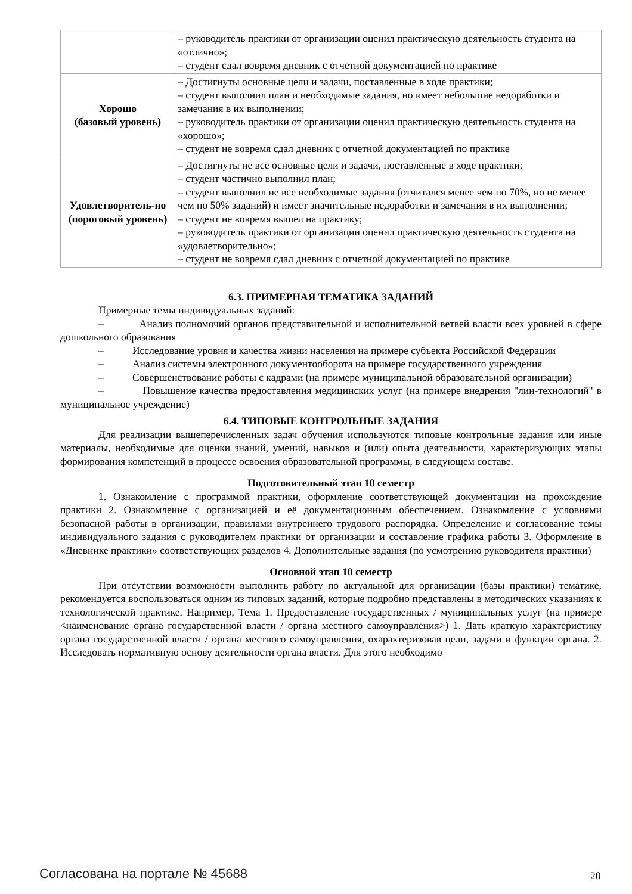| | – руководитель практики от организации оценил практическую деятельность студента на «отлично»; – студент сдал вовремя дневник с отчетной документацией по практике |
| Хорошо (базовый уровень) | – Достигнуты основные цели и задачи, поставленные в ходе практики; – студент выполнил план и необходимые задания, но имеет небольшие недоработки и замечания в их выполнении; – руководитель практики от организации оценил практическую деятельность студента на «хорошо»; – студент не вовремя сдал дневник с отчетной документацией по практике |
| Удовлетворитель-но (пороговый уровень) | – Достигнуты не все основные цели и задачи, поставленные в ходе практики; – студент частично выполнил план; – студент выполнил не все необходимые задания (отчитался менее чем по 70%, но не менее чем по 50% заданий) и имеет значительные недоработки и замечания в их выполнении; – студент не вовремя вышел на практику; – руководитель практики от организации оценил практическую деятельность студента на «удовлетворительно»; – студент не вовремя сдал дневник с отчетной документацией по практике |
6.3. ПРИМЕРНАЯ ТЕМАТИКА ЗАДАНИЙ
Примерные темы индивидуальных заданий:
– Анализ полномочий органов представительной и исполнительной ветвей власти всех уровней в сфере дошкольного образования
– Исследование уровня и качества жизни населения на примере субъекта Российской Федерации
– Анализ системы электронного документооборота на примере государственного учреждения
– Совершенствование работы с кадрами (на примере муниципальной образовательной организации)
– Повышение качества предоставления медицинских услуг (на примере внедрения "лин-технологий" в муниципальное учреждение)
6.4. ТИПОВЫЕ КОНТРОЛЬНЫЕ ЗАДАНИЯ
Для реализации вышеперечисленных задач обучения используются типовые контрольные задания или иные материалы, необходимые для оценки знаний, умений, навыков и (или) опыта деятельности, характеризующих этапы формирования компетенций в процессе освоения образовательной программы, в следующем составе.
Подготовительный этап 10 семестр
1. Ознакомление с программой практики, оформление соответствующей документации на прохождение практики 2. Ознакомление с организацией и её документационным обеспечением. Ознакомление с условиями безопасной работы в организации, правилами внутреннего трудового распорядка. Определение и согласование темы индивидуального задания с руководителем практики от организации и составление графика работы 3. Оформление в «Дневнике практики» соответствующих разделов 4. Дополнительные задания (по усмотрению руководителя практики)
Основной этап 10 семестр
При отсутствии возможности выполнить работу по актуальной для организации (базы практики) тематике, рекомендуется воспользоваться одним из типовых заданий, которые подробно представлены в методических указаниях к технологической практике. Например, Тема 1. Предоставление государственных / муниципальных услуг (на примере <наименование органа государственной власти / органа местного самоуправления>) 1. Дать краткую характеристику органа государственной власти / органа местного самоуправления, охарактеризовав цели, задачи и функции органа. 2. Исследовать нормативную основу деятельности органа власти. Для этого необходимо
Согласована на портале № 45688 20